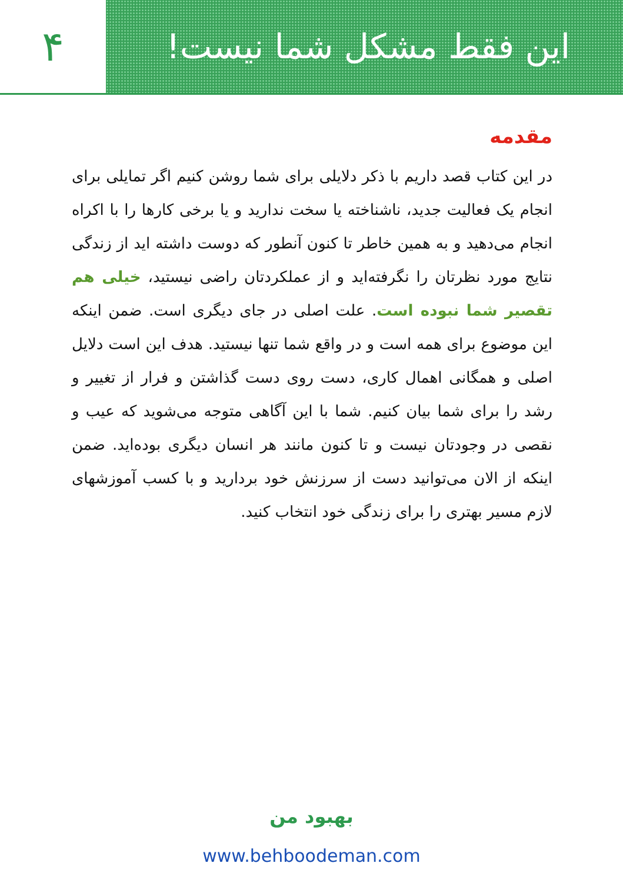این فقط مشکل شما نیست!
۴
مقدمه
در این کتاب قصد داریم با ذکر دلایلی برای شما روشن کنیم اگر تمایلی برای انجام یک فعالیت جدید، ناشناخته یا سخت ندارید و یا برخی کارها را با اکراه انجام می‌دهید و به همین خاطر تا کنون آنطور که دوست داشته اید از زندگی نتایج مورد نظرتان را نگرفته‌اید و از عملکردتان راضی نیستید، خیلی هم تقصیر شما نبوده است. علت اصلی در جای دیگری است. ضمن اینکه این موضوع برای همه است و در واقع شما تنها نیستید. هدف این است دلایل اصلی و همگانی اهمال کاری، دست روی دست گذاشتن و فرار از تغییر و رشد را برای شما بیان کنیم. شما با این آگاهی متوجه می‌شوید که عیب و نقصی در وجودتان نیست و تا کنون مانند هر انسان دیگری بوده‌اید. ضمن اینکه از الان می‌توانید دست از سرزنش خود بردارید و با کسب آموزشهای لازم مسیر بهتری را برای زندگی خود انتخاب کنید.
بهبود من
www.behboodeman.com